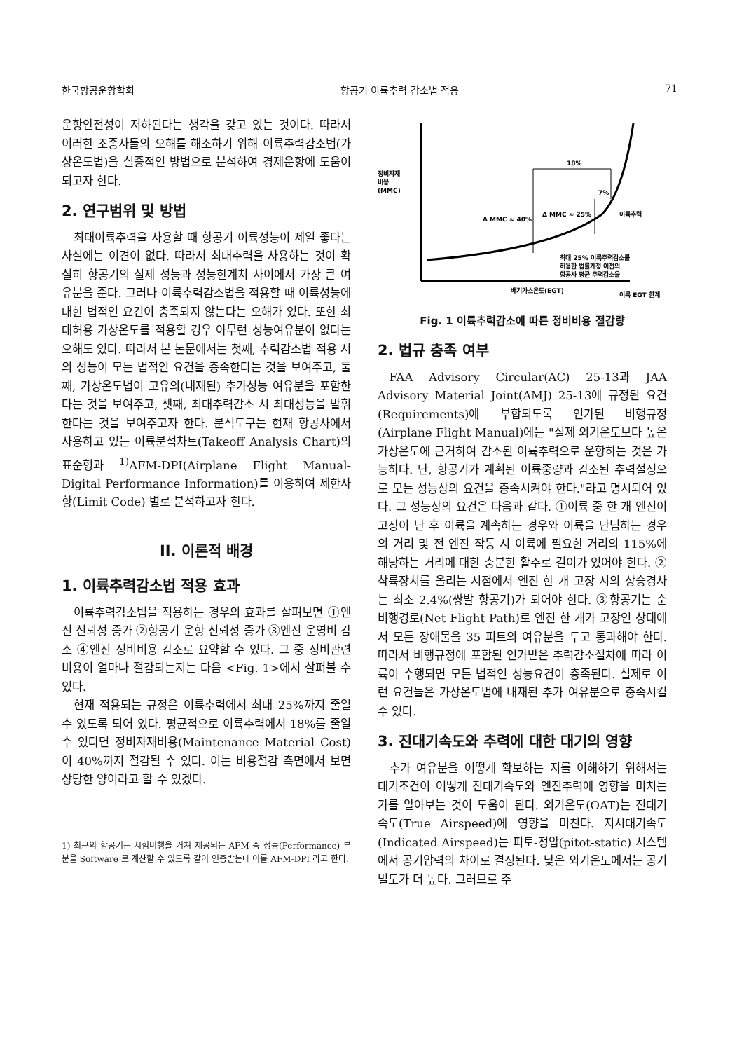한국항공운항학회 항공기 이륙추력 감소법 적용 71
운항안전성이 저하된다는 생각을 갖고 있는 것이다. 따라서 이러한 조종사들의 오해를 해소하기 위해 이륙추력감소법(가상온도법)을 실증적인 방법으로 분석하여 경제운항에 도움이 되고자 한다.
2. 연구범위 및 방법
최대이륙추력을 사용할 때 항공기 이륙성능이 제일 좋다는 사실에는 이견이 없다. 따라서 최대추력을 사용하는 것이 확실히 항공기의 실제 성능과 성능한계치 사이에서 가장 큰 여유분을 준다. 그러나 이륙추력감소법을 적용할 때 이륙성능에 대한 법적인 요건이 충족되지 않는다는 오해가 있다. 또한 최대허용 가상온도를 적용할 경우 아무런 성능여유분이 없다는 오해도 있다. 따라서 본 논문에서는 첫째, 추력감소법 적용 시의 성능이 모든 법적인 요건을 충족한다는 것을 보여주고, 둘째, 가상온도법이 고유의(내재된) 추가성능 여유분을 포함한다는 것을 보여주고, 셋째, 최대추력감소 시 최대성능을 발휘한다는 것을 보여주고자 한다. 분석도구는 현재 항공사에서 사용하고 있는 이륙분석차트(Takeoff Analysis Chart)의 표준형과 <sup>1)</sup>AFM-DPI(Airplane Flight Manual-Digital Performance Information)를 이용하여 제한사항(Limit Code) 별로 분석하고자 한다.
II. 이론적 배경
1. 이륙추력감소법 적용 효과
이륙추력감소법을 적용하는 경우의 효과를 살펴보면 ①엔진 신뢰성 증가 ②항공기 운항 신뢰성 증가 ③엔진 운영비 감소 ④엔진 정비비용 감소로 요약할 수 있다. 그 중 정비관련 비용이 얼마나 절감되는지는 다음 <Fig. 1>에서 살펴볼 수 있다.
현재 적용되는 규정은 이륙추력에서 최대 25%까지 줄일 수 있도록 되어 있다. 평균적으로 이륙추력에서 18%를 줄일 수 있다면 정비자재비용(Maintenance Material Cost)이 40%까지 절감될 수 있다. 이는 비용절감 측면에서 보면 상당한 양이라고 할 수 있겠다.
1) 최근의 항공기는 시험비행을 거쳐 제공되는 AFM 중 성능(Performance) 부분을 Software 로 계산할 수 있도록 같이 인증받는데 이를 AFM-DPI 라고 한다.
정비자재
비용
(MMC)
18%
7%
Δ MMC ≈ 40%
Δ MMC ≈ 25%
이륙추력
최대 25% 이륙추력감소를
허용한 법률개정 이전의
항공사 평균 추력감소율
배기가스온도(EGT)
이륙 EGT 한계
Fig. 1 이륙추력감소에 따른 정비비용 절감량
2. 법규 충족 여부
FAA Advisory Circular(AC) 25-13과 JAA Advisory Material Joint(AMJ) 25-13에 규정된 요건(Requirements)에 부합되도록 인가된 비행규정(Airplane Flight Manual)에는 "실제 외기온도보다 높은 가상온도에 근거하여 감소된 이륙추력으로 운항하는 것은 가능하다. 단, 항공기가 계획된 이륙중량과 감소된 추력설정으로 모든 성능상의 요건을 충족시켜야 한다."라고 명시되어 있다. 그 성능상의 요건은 다음과 같다. ①이륙 중 한 개 엔진이 고장이 난 후 이륙을 계속하는 경우와 이륙을 단념하는 경우의 거리 및 전 엔진 작동 시 이륙에 필요한 거리의 115%에 해당하는 거리에 대한 충분한 활주로 길이가 있어야 한다. ②착륙장치를 올리는 시점에서 엔진 한 개 고장 시의 상승경사는 최소 2.4%(쌍발 항공기)가 되어야 한다. ③항공기는 순비행경로(Net Flight Path)로 엔진 한 개가 고장인 상태에서 모든 장애물을 35 피트의 여유분을 두고 통과해야 한다. 따라서 비행규정에 포함된 인가받은 추력감소절차에 따라 이륙이 수행되면 모든 법적인 성능요건이 충족된다. 실제로 이런 요건들은 가상온도법에 내재된 추가 여유분으로 충족시킬 수 있다.
3. 진대기속도와 추력에 대한 대기의 영향
추가 여유분을 어떻게 확보하는 지를 이해하기 위해서는 대기조건이 어떻게 진대기속도와 엔진추력에 영향을 미치는 가를 알아보는 것이 도움이 된다. 외기온도(OAT)는 진대기속도(True Airspeed)에 영향을 미친다. 지시대기속도(Indicated Airspeed)는 피토-정압(pitot-static) 시스템에서 공기압력의 차이로 결정된다. 낮은 외기온도에서는 공기밀도가 더 높다. 그러므로 주